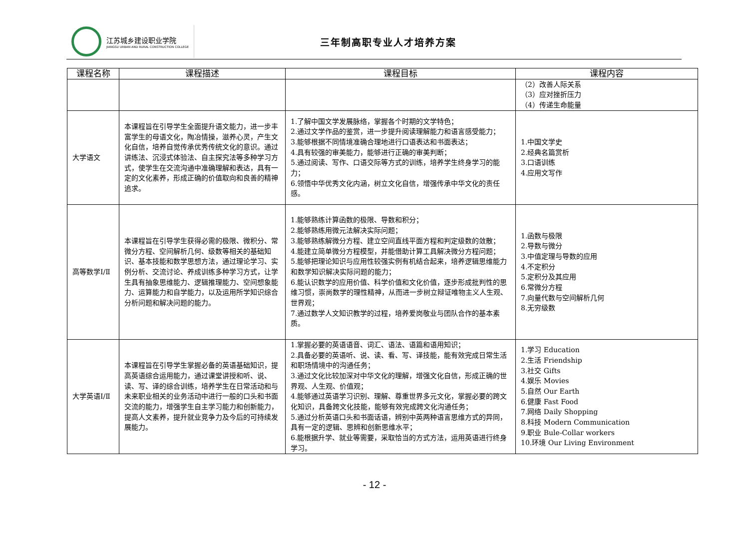江苏城乡建设职业学院
JIANGSU URBAN AND RURAL CONSTRUCTION COLLEGE
三年制高职专业人才培养方案
| 课程名称 | 课程描述 | 课程目标 | 课程内容 |
| --- | --- | --- | --- |
| | | | （2）改善人际关系 （3）应对挫折压力 （4）传递生命能量 |
| 大学语文 | 本课程旨在引导学生全面提升语文能力，进一步丰富学生的母语文化，陶冶情操，滋养心灵，产生文化自信，培养自觉传承优秀传统文化的意识。通过讲练法、沉浸式体验法、自主探究法等多种学习方式，使学生在交流沟通中准确理解和表达，具有一定的文化素养，形成正确的价值取向和良善的精神追求。 | 1.了解中国文学发展脉络，掌握各个时期的文学特色； 2.通过文学作品的鉴赏，进一步提升阅读理解能力和语言感受能力； 3.能够根据不同情境准确合理地进行口语表达和书面表达； 4.具有较强的审美能力，能够进行正确的审美判断； 5.通过阅读、写作、口语交际等方式的训练，培养学生终身学习的能力； 6.领悟中华优秀文化内涵，树立文化自信，增强传承中华文化的责任感。 | 1.中国文学史 2.经典名篇赏析 3.口语训练 4.应用文写作 |
| 高等数学Ⅰ/Ⅱ | 本课程旨在引导学生获得必需的极限、微积分、常微分方程、空间解析几何、级数等相关的基础知识、基本技能和数学思想方法，通过理论学习、实例分析、交流讨论、养成训练多种学习方式，让学生具有抽象思维能力、逻辑推理能力、空间想象能力、运算能力和自学能力，以及运用所学知识综合分析问题和解决问题的能力。 | 1.能够熟练计算函数的极限、导数和积分； 2.能够熟练用微元法解决实际问题； 3.能够熟练解微分方程、建立空间直线平面方程和判定级数的敛散； 4.能建立简单微分方程模型，并能借助计算工具解决微分方程问题； 5.能够把理论知识与应用性较强实例有机结合起来，培养逻辑思维能力和数学知识解决实际问题的能力； 6.能认识数学的应用价值、科学价值和文化价值，逐步形成批判性的思维习惯，崇尚数学的理性精神，从而进一步树立辩证唯物主义人生观、世界观； 7.通过数学人文知识教学的过程，培养爱岗敬业与团队合作的基本素质。 | 1.函数与极限 2.导数与微分 3.中值定理与导数的应用 4.不定积分 5.定积分及其应用 6.常微分方程 7.向量代数与空间解析几何 8.无穷级数 |
| 大学英语Ⅰ/Ⅱ | 本课程旨在引导学生掌握必备的英语基础知识，提高英语综合运用能力，通过课堂讲授和听、说、读、写、译的综合训练，培养学生在日常活动和与未来职业相关的业务活动中进行一般的口头和书面交流的能力，增强学生自主学习能力和创新能力，提高人文素养，提升就业竞争力及今后的可持续发展能力。 | 1.掌握必要的英语语音、词汇、语法、语篇和语用知识； 2.具备必要的英语听、说、读、看、写、译技能，能有效完成日常生活和职场情境中的沟通任务； 3.通过文化比较加深对中华文化的理解，增强文化自信，形成正确的世界观、人生观、价值观； 4.能够通过英语学习识别、理解、尊重世界多元文化，掌握必要的跨文化知识，具备跨文化技能，能够有效完成跨文化沟通任务； 5.通过分析英语口头和书面话语，辨别中英两种语言思维方式的异同，具有一定的逻辑、思辨和创新思维水平； 6.能根据升学、就业等需要，采取恰当的方式方法，运用英语进行终身学习。 | 1.学习 Education 2.生活 Friendship 3.社交 Gifts 4.娱乐 Movies 5.自然 Our Earth 6.健康 Fast Food 7.网络 Daily Shopping 8.科技 Modern Communication 9.职业 Bule-Collar workers 10.环境 Our Living Environment |
- 12 -